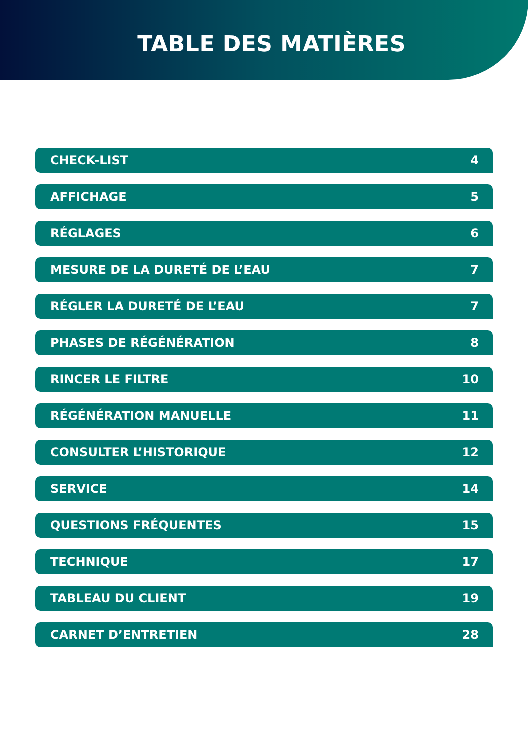TABLE DES MATIÈRES
CHECK-LIST 4
AFFICHAGE 5
RÉGLAGES 6
MESURE DE LA DURETÉ DE L’EAU 7
RÉGLER LA DURETÉ DE L’EAU 7
PHASES DE RÉGÉNÉRATION 8
RINCER LE FILTRE 10
RÉGÉNÉRATION MANUELLE 11
CONSULTER L’HISTORIQUE 12
SERVICE 14
QUESTIONS FRÉQUENTES 15
TECHNIQUE 17
TABLEAU DU CLIENT 19
CARNET D’ENTRETIEN 28